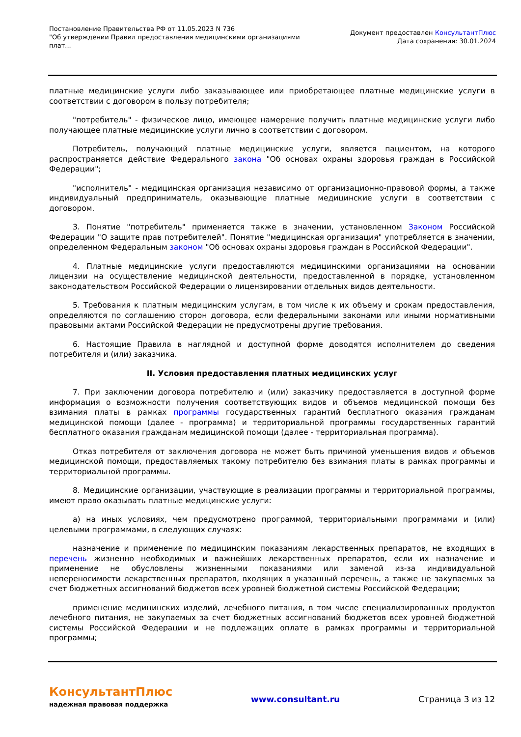Постановление Правительства РФ от 11.05.2023 N 736
"Об утверждении Правил предоставления медицинскими организациями
плат...
Документ предоставлен КонсультантПлюс
Дата сохранения: 30.01.2024
платные медицинские услуги либо заказывающее или приобретающее платные медицинские услуги в соответствии с договором в пользу потребителя;
"потребитель" - физическое лицо, имеющее намерение получить платные медицинские услуги либо получающее платные медицинские услуги лично в соответствии с договором.
Потребитель, получающий платные медицинские услуги, является пациентом, на которого распространяется действие Федерального закона "Об основах охраны здоровья граждан в Российской Федерации";
"исполнитель" - медицинская организация независимо от организационно-правовой формы, а также индивидуальный предприниматель, оказывающие платные медицинские услуги в соответствии с договором.
3. Понятие "потребитель" применяется также в значении, установленном Законом Российской Федерации "О защите прав потребителей". Понятие "медицинская организация" употребляется в значении, определенном Федеральным законом "Об основах охраны здоровья граждан в Российской Федерации".
4. Платные медицинские услуги предоставляются медицинскими организациями на основании лицензии на осуществление медицинской деятельности, предоставленной в порядке, установленном законодательством Российской Федерации о лицензировании отдельных видов деятельности.
5. Требования к платным медицинским услугам, в том числе к их объему и срокам предоставления, определяются по соглашению сторон договора, если федеральными законами или иными нормативными правовыми актами Российской Федерации не предусмотрены другие требования.
6. Настоящие Правила в наглядной и доступной форме доводятся исполнителем до сведения потребителя и (или) заказчика.
II. Условия предоставления платных медицинских услуг
7. При заключении договора потребителю и (или) заказчику предоставляется в доступной форме информация о возможности получения соответствующих видов и объемов медицинской помощи без взимания платы в рамках программы государственных гарантий бесплатного оказания гражданам медицинской помощи (далее - программа) и территориальной программы государственных гарантий бесплатного оказания гражданам медицинской помощи (далее - территориальная программа).
Отказ потребителя от заключения договора не может быть причиной уменьшения видов и объемов медицинской помощи, предоставляемых такому потребителю без взимания платы в рамках программы и территориальной программы.
8. Медицинские организации, участвующие в реализации программы и территориальной программы, имеют право оказывать платные медицинские услуги:
а) на иных условиях, чем предусмотрено программой, территориальными программами и (или) целевыми программами, в следующих случаях:
назначение и применение по медицинским показаниям лекарственных препаратов, не входящих в перечень жизненно необходимых и важнейших лекарственных препаратов, если их назначение и применение не обусловлены жизненными показаниями или заменой из-за индивидуальной непереносимости лекарственных препаратов, входящих в указанный перечень, а также не закупаемых за счет бюджетных ассигнований бюджетов всех уровней бюджетной системы Российской Федерации;
применение медицинских изделий, лечебного питания, в том числе специализированных продуктов лечебного питания, не закупаемых за счет бюджетных ассигнований бюджетов всех уровней бюджетной системы Российской Федерации и не подлежащих оплате в рамках программы и территориальной программы;
КонсультантПлюс
надежная правовая поддержка
www.consultant.ru Страница 3 из 12